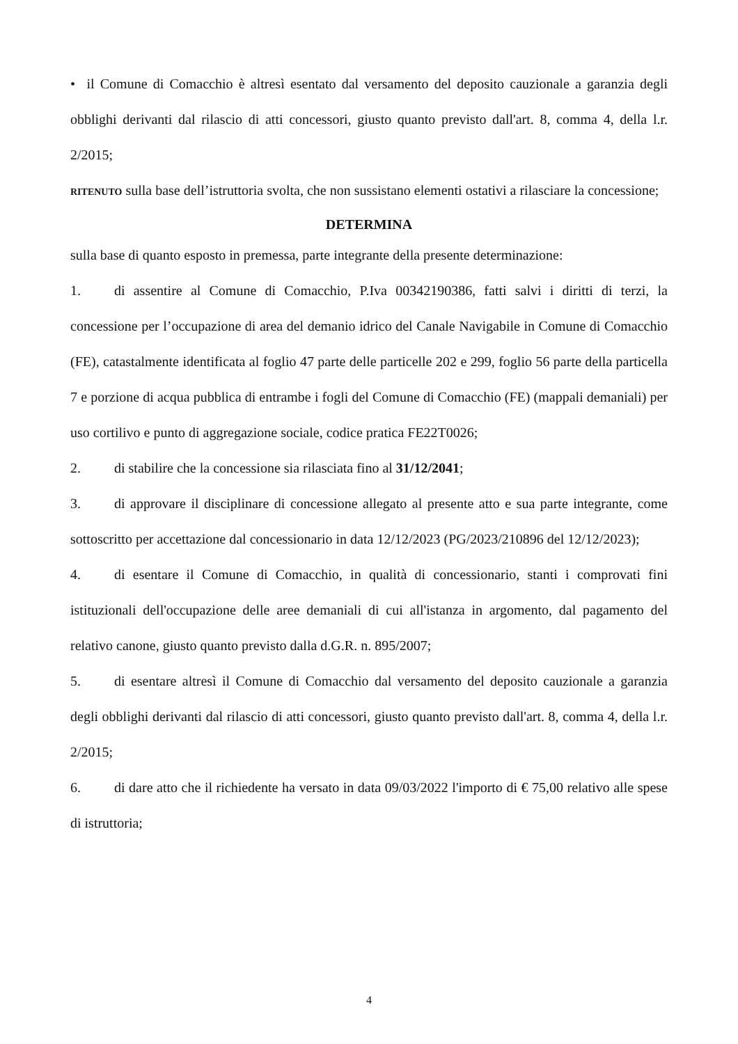• il Comune di Comacchio è altresì esentato dal versamento del deposito cauzionale a garanzia degli obblighi derivanti dal rilascio di atti concessori, giusto quanto previsto dall'art. 8, comma 4, della l.r. 2/2015;
RITENUTO sulla base dell’istruttoria svolta, che non sussistano elementi ostativi a rilasciare la concessione;
DETERMINA
sulla base di quanto esposto in premessa, parte integrante della presente determinazione:
1. di assentire al Comune di Comacchio, P.Iva 00342190386, fatti salvi i diritti di terzi, la concessione per l’occupazione di area del demanio idrico del Canale Navigabile in Comune di Comacchio (FE), catastalmente identificata al foglio 47 parte delle particelle 202 e 299, foglio 56 parte della particella 7 e porzione di acqua pubblica di entrambe i fogli del Comune di Comacchio (FE) (mappali demaniali) per uso cortilivo e punto di aggregazione sociale, codice pratica FE22T0026;
2. di stabilire che la concessione sia rilasciata fino al 31/12/2041;
3. di approvare il disciplinare di concessione allegato al presente atto e sua parte integrante, come sottoscritto per accettazione dal concessionario in data 12/12/2023 (PG/2023/210896 del 12/12/2023);
4. di esentare il Comune di Comacchio, in qualità di concessionario, stanti i comprovati fini istituzionali dell'occupazione delle aree demaniali di cui all'istanza in argomento, dal pagamento del relativo canone, giusto quanto previsto dalla d.G.R. n. 895/2007;
5. di esentare altresì il Comune di Comacchio dal versamento del deposito cauzionale a garanzia degli obblighi derivanti dal rilascio di atti concessori, giusto quanto previsto dall'art. 8, comma 4, della l.r. 2/2015;
6. di dare atto che il richiedente ha versato in data 09/03/2022 l'importo di € 75,00 relativo alle spese di istruttoria;
4